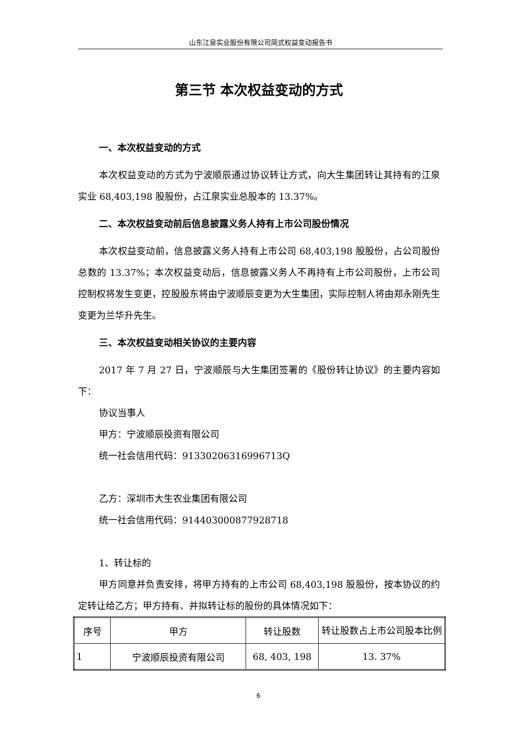山东江泉实业股份有限公司简式权益变动报告书
第三节 本次权益变动的方式
一、本次权益变动的方式
本次权益变动的方式为宁波顺辰通过协议转让方式，向大生集团转让其持有的江泉实业 68,403,198 股股份，占江泉实业总股本的 13.37%。
二、本次权益变动前后信息披露义务人持有上市公司股份情况
本次权益变动前，信息披露义务人持有上市公司 68,403,198 股股份，占公司股份总数的 13.37%；本次权益变动后，信息披露义务人不再持有上市公司股份，上市公司控制权将发生变更，控股股东将由宁波顺辰变更为大生集团，实际控制人将由郑永刚先生变更为兰华升先生。
三、本次权益变动相关协议的主要内容
2017 年 7 月 27 日，宁波顺辰与大生集团签署的《股份转让协议》的主要内容如下：
协议当事人
甲方：宁波顺辰投资有限公司
统一社会信用代码：91330206316996713Q
乙方：深圳市大生农业集团有限公司
统一社会信用代码：914403000877928718
1、转让标的
甲方同意并负责安排，将甲方持有的上市公司 68,403,198 股股份，按本协议的约定转让给乙方；甲方持有、并拟转让标的股份的具体情况如下：
| 序号 | 甲方 | 转让股数 | 转让股数占上市公司股本比例 |
| 1 | 宁波顺辰投资有限公司 | 68, 403, 198 | 13. 37% |
6